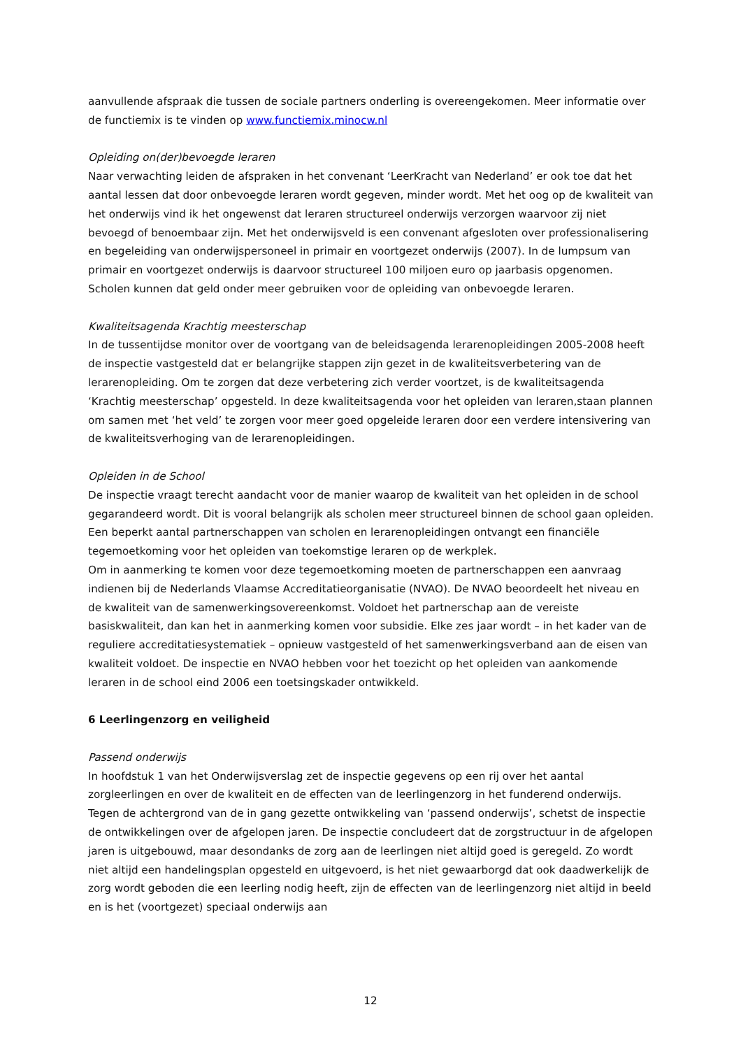aanvullende afspraak die tussen de sociale partners onderling is overeengekomen. Meer informatie over de functiemix is te vinden op www.functiemix.minocw.nl
Opleiding on(der)bevoegde leraren
Naar verwachting leiden de afspraken in het convenant ‘LeerKracht van Nederland’ er ook toe dat het aantal lessen dat door onbevoegde leraren wordt gegeven, minder wordt. Met het oog op de kwaliteit van het onderwijs vind ik het ongewenst dat leraren structureel onderwijs verzorgen waarvoor zij niet bevoegd of benoembaar zijn. Met het onderwijsveld is een convenant afgesloten over professionalisering en begeleiding van onderwijspersoneel in primair en voortgezet onderwijs (2007). In de lumpsum van primair en voortgezet onderwijs is daarvoor structureel 100 miljoen euro op jaarbasis opgenomen. Scholen kunnen dat geld onder meer gebruiken voor de opleiding van onbevoegde leraren.
Kwaliteitsagenda Krachtig meesterschap
In de tussentijdse monitor over de voortgang van de beleidsagenda lerarenopleidingen 2005-2008 heeft de inspectie vastgesteld dat er belangrijke stappen zijn gezet in de kwaliteitsverbetering van de lerarenopleiding. Om te zorgen dat deze verbetering zich verder voortzet, is de kwaliteitsagenda ‘Krachtig meesterschap’ opgesteld. In deze kwaliteitsagenda voor het opleiden van leraren,staan plannen om samen met ‘het veld’ te zorgen voor meer goed opgeleide leraren door een verdere intensivering van de kwaliteitsverhoging van de lerarenopleidingen.
Opleiden in de School
De inspectie vraagt terecht aandacht voor de manier waarop de kwaliteit van het opleiden in de school gegarandeerd wordt. Dit is vooral belangrijk als scholen meer structureel binnen de school gaan opleiden. Een beperkt aantal partnerschappen van scholen en lerarenopleidingen ontvangt een financiële tegemoetkoming voor het opleiden van toekomstige leraren op de werkplek.
Om in aanmerking te komen voor deze tegemoetkoming moeten de partnerschappen een aanvraag indienen bij de Nederlands Vlaamse Accreditatieorganisatie (NVAO). De NVAO beoordeelt het niveau en de kwaliteit van de samenwerkingsovereenkomst. Voldoet het partnerschap aan de vereiste basiskwaliteit, dan kan het in aanmerking komen voor subsidie. Elke zes jaar wordt – in het kader van de reguliere accreditatiesystematiek – opnieuw vastgesteld of het samenwerkingsverband aan de eisen van kwaliteit voldoet. De inspectie en NVAO hebben voor het toezicht op het opleiden van aankomende leraren in de school eind 2006 een toetsingskader ontwikkeld.
6 Leerlingenzorg en veiligheid
Passend onderwijs
In hoofdstuk 1 van het Onderwijsverslag zet de inspectie gegevens op een rij over het aantal zorgleerlingen en over de kwaliteit en de effecten van de leerlingenzorg in het funderend onderwijs. Tegen de achtergrond van de in gang gezette ontwikkeling van ‘passend onderwijs’, schetst de inspectie de ontwikkelingen over de afgelopen jaren. De inspectie concludeert dat de zorgstructuur in de afgelopen jaren is uitgebouwd, maar desondanks de zorg aan de leerlingen niet altijd goed is geregeld. Zo wordt niet altijd een handelingsplan opgesteld en uitgevoerd, is het niet gewaarborgd dat ook daadwerkelijk de zorg wordt geboden die een leerling nodig heeft, zijn de effecten van de leerlingenzorg niet altijd in beeld en is het (voortgezet) speciaal onderwijs aan
12